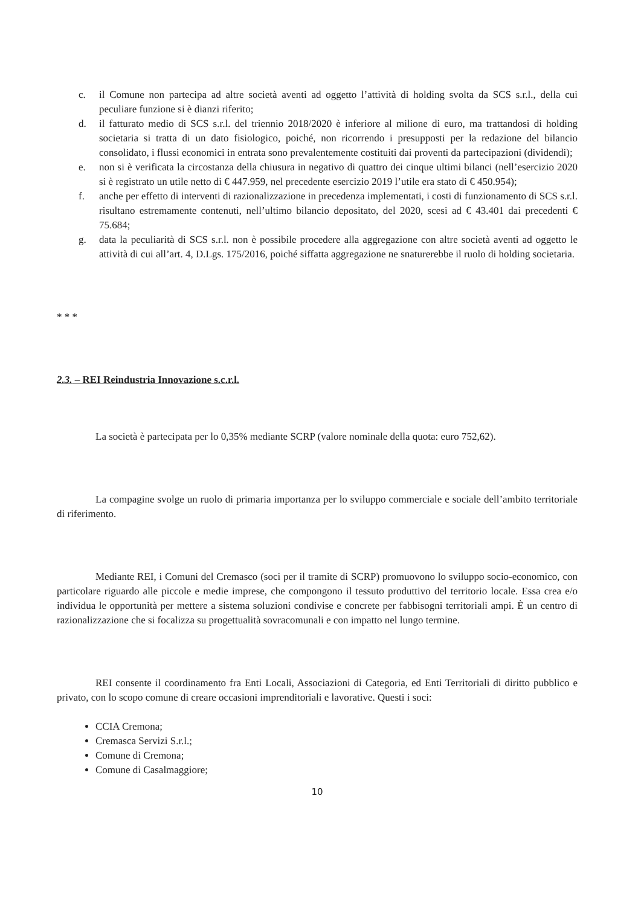c. il Comune non partecipa ad altre società aventi ad oggetto l’attività di holding svolta da SCS s.r.l., della cui peculiare funzione si è dianzi riferito;
d. il fatturato medio di SCS s.r.l. del triennio 2018/2020 è inferiore al milione di euro, ma trattandosi di holding societaria si tratta di un dato fisiologico, poiché, non ricorrendo i presupposti per la redazione del bilancio consolidato, i flussi economici in entrata sono prevalentemente costituiti dai proventi da partecipazioni (dividendi);
e. non si è verificata la circostanza della chiusura in negativo di quattro dei cinque ultimi bilanci (nell’esercizio 2020 si è registrato un utile netto di € 447.959, nel precedente esercizio 2019 l’utile era stato di € 450.954);
f. anche per effetto di interventi di razionalizzazione in precedenza implementati, i costi di funzionamento di SCS s.r.l. risultano estremamente contenuti, nell’ultimo bilancio depositato, del 2020, scesi ad € 43.401 dai precedenti € 75.684;
g. data la peculiarità di SCS s.r.l. non è possibile procedere alla aggregazione con altre società aventi ad oggetto le attività di cui all’art. 4, D.Lgs. 175/2016, poiché siffatta aggregazione ne snaturerebbe il ruolo di holding societaria.
* * *
2.3. – REI Reindustria Innovazione s.c.r.l.
La società è partecipata per lo 0,35% mediante SCRP (valore nominale della quota: euro 752,62).
La compagine svolge un ruolo di primaria importanza per lo sviluppo commerciale e sociale dell’ambito territoriale di riferimento.
Mediante REI, i Comuni del Cremasco (soci per il tramite di SCRP) promuovono lo sviluppo socio-economico, con particolare riguardo alle piccole e medie imprese, che compongono il tessuto produttivo del territorio locale. Essa crea e/o individua le opportunità per mettere a sistema soluzioni condivise e concrete per fabbisogni territoriali ampi. È un centro di razionalizzazione che si focalizza su progettualità sovracomunali e con impatto nel lungo termine.
REI consente il coordinamento fra Enti Locali, Associazioni di Categoria, ed Enti Territoriali di diritto pubblico e privato, con lo scopo comune di creare occasioni imprenditoriali e lavorative. Questi i soci:
CCIA Cremona;
Cremasca Servizi S.r.l.;
Comune di Cremona;
Comune di Casalmaggiore;
10